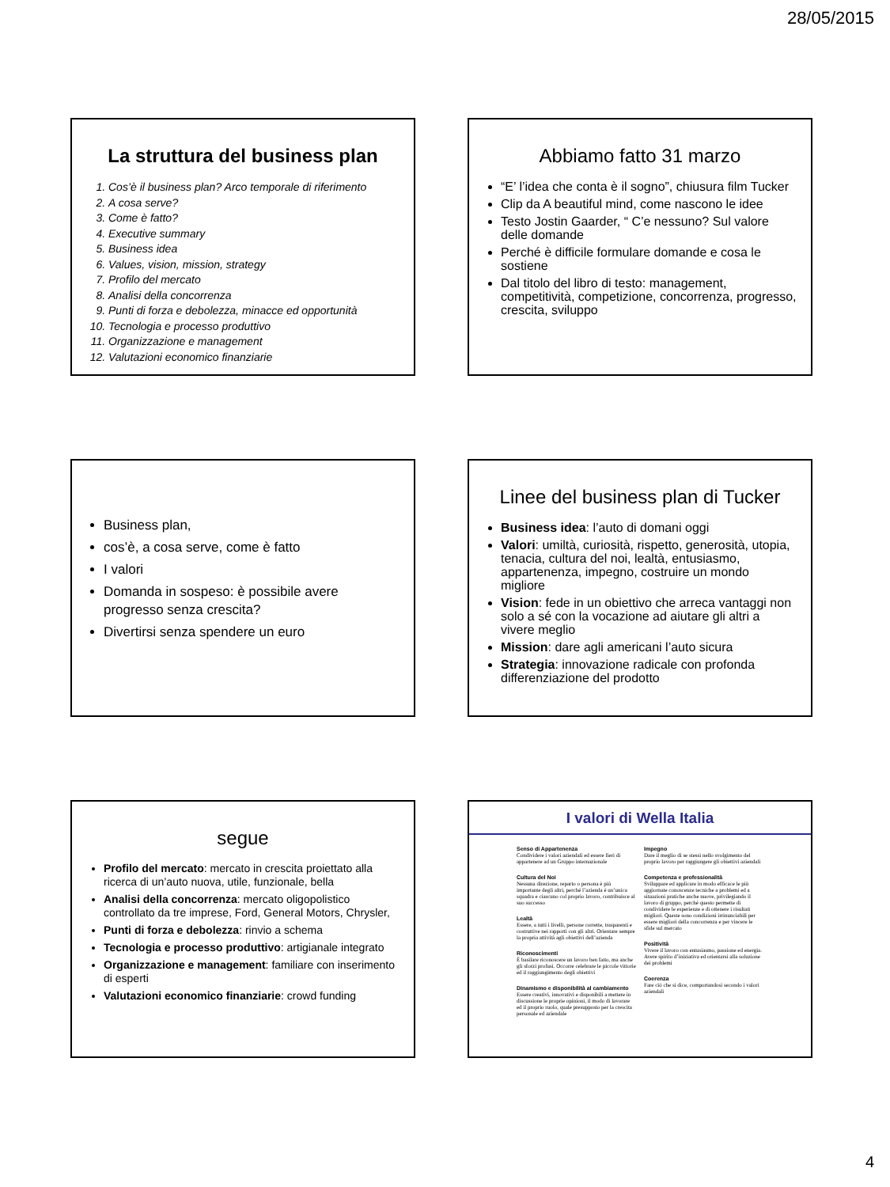28/05/2015
La struttura del business plan
1. Cos’è il business plan? Arco temporale di riferimento
2. A cosa serve?
3. Come è fatto?
4. Executive summary
5. Business idea
6. Values, vision, mission, strategy
7. Profilo del mercato
8. Analisi della concorrenza
9. Punti di forza e debolezza, minacce ed opportunità
10. Tecnologia e processo produttivo
11. Organizzazione e management
12. Valutazioni economico finanziarie
Abbiamo fatto 31 marzo
“E’ l’idea che conta è il sogno”, chiusura film Tucker
Clip da A beautiful mind, come nascono le idee
Testo Jostin Gaarder, “ C’e nessuno? Sul valore delle domande
Perché è difficile formulare domande e cosa le sostiene
Dal titolo del libro di testo: management, competitività, competizione, concorrenza, progresso, crescita, sviluppo
Business plan,
cos’è, a cosa serve, come è fatto
I valori
Domanda in sospeso: è possibile avere progresso senza crescita?
Divertirsi senza spendere un euro
Linee del business plan di Tucker
Business idea: l’auto di domani oggi
Valori: umiltà, curiosità, rispetto, generosità, utopia, tenacia, cultura del noi, lealtà, entusiasmo, appartenenza, impegno, costruire un mondo migliore
Vision: fede in un obiettivo che arreca vantaggi non solo a sé con la vocazione ad aiutare gli altri a vivere meglio
Mission: dare agli americani l’auto sicura
Strategia: innovazione radicale con profonda differenziazione del prodotto
segue
Profilo del mercato: mercato in crescita proiettato alla ricerca di un’auto nuova, utile, funzionale, bella
Analisi della concorrenza: mercato oligopolistico controllato da tre imprese, Ford, General Motors, Chrysler,
Punti di forza e debolezza: rinvio a schema
Tecnologia e processo produttivo: artigianale integrato
Organizzazione e management: familiare con inserimento di esperti
Valutazioni economico finanziarie: crowd funding
I valori di Wella Italia
Senso di Appartenenza
Condividere i valori aziendali ed essere fieri di appartenere ad un Gruppo internazionale
Cultura del Noi
Nessuna direzione, reparto o persona è più importante degli altri, perché l’azienda è un’unica squadra e ciascuno col proprio lavoro, contribuisce al suo successo
Lealtà
Essere, a tutti i livelli, persone corrette, trasparenti e costruttive nei rapporti con gli altri. Orientare sempre la propria attività agli obiettivi dell’azienda
Riconoscimenti
È basilare riconoscere un lavoro ben fatto, ma anche gli sforzi profusi. Occorre celebrare le piccole vittorie ed il raggiungimento degli obiettivi
Dinamismo e disponibilità al cambiamento
Essere creativi, innovativi e disponibili a mettere in discussione le proprie opinioni, il modo di lavorare ed il proprio ruolo, quale presupposto per la crescita personale ed aziendale
Impegno
Dare il meglio di se stessi nello svolgimento del proprio lavoro per raggiungere gli obiettivi aziendali
Competenza e professionalità
Sviluppare ed applicare in modo efficace le più aggiornate conoscenze tecniche a problemi ed a situazioni pratiche anche nuove, privilegiando il lavoro di gruppo, perché questo permette di condividere le esperienze e di ottenere i risultati migliori. Queste sono condizioni irrinunciabili per essere migliori della concorrenza e per vincere le sfide sul mercato
Positività
Vivere il lavoro con entusiasmo, passione ed energia. Avere spirito d’iniziativa ed orientarsi alla soluzione dei problemi
Coerenza
Fare ciò che si dice, comportandosi secondo i valori aziendali
4